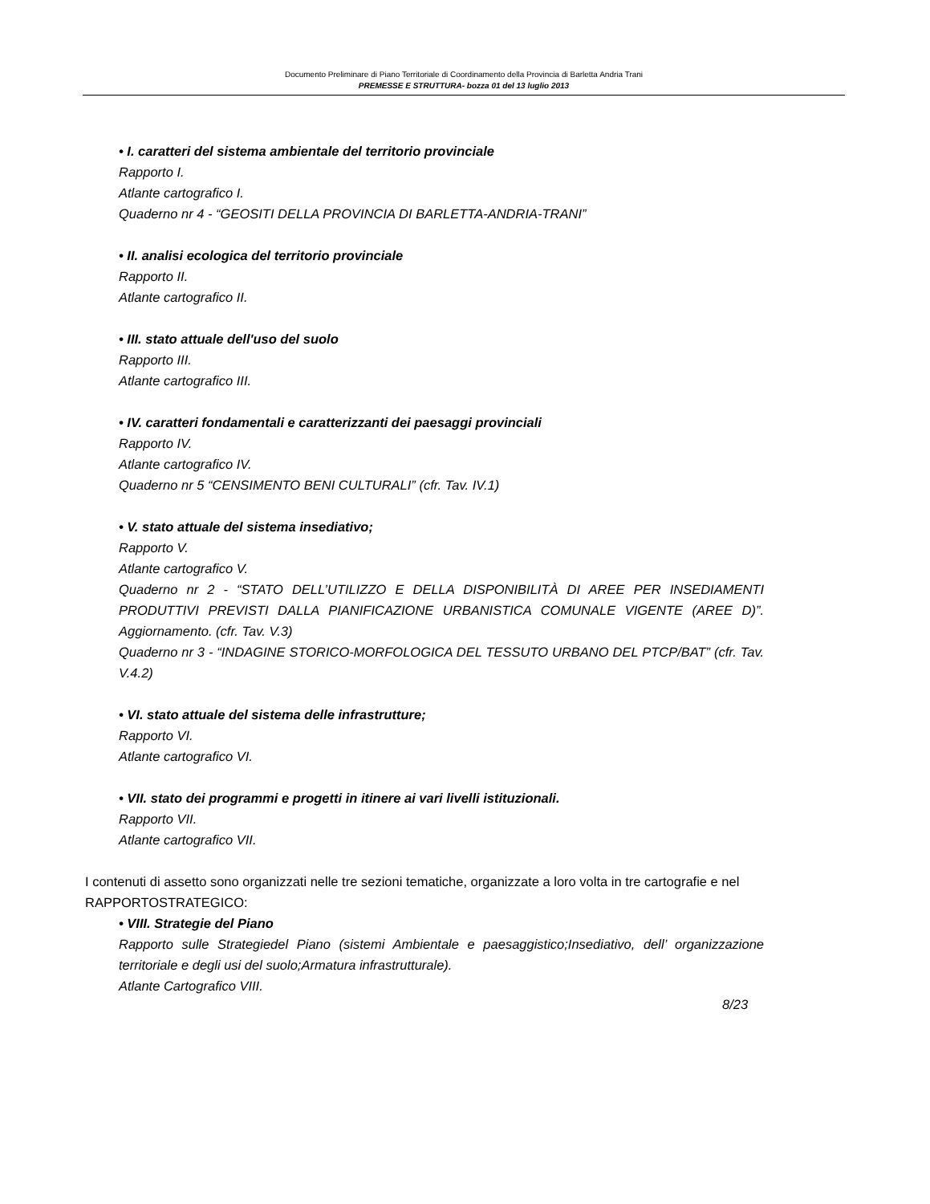Documento Preliminare di Piano Territoriale di Coordinamento della Provincia di Barletta Andria Trani
PREMESSE E STRUTTURA- bozza 01 del 13 luglio 2013
• I. caratteri del sistema ambientale del territorio provinciale
Rapporto I.
Atlante cartografico I.
Quaderno nr 4 - “GEOSITI DELLA PROVINCIA DI BARLETTA-ANDRIA-TRANI”
• II. analisi ecologica del territorio provinciale
Rapporto II.
Atlante cartografico II.
• III. stato attuale dell'uso del suolo
Rapporto III.
Atlante cartografico III.
• IV. caratteri fondamentali e caratterizzanti dei paesaggi provinciali
Rapporto IV.
Atlante cartografico IV.
Quaderno nr 5 “CENSIMENTO BENI CULTURALI” (cfr. Tav. IV.1)
• V. stato attuale del sistema insediativo;
Rapporto V.
Atlante cartografico V.
Quaderno nr 2 - “STATO DELL’UTILIZZO E DELLA DISPONIBILITÀ DI AREE PER INSEDIAMENTI PRODUTTIVI PREVISTI DALLA PIANIFICAZIONE URBANISTICA COMUNALE VIGENTE (AREE D)”. Aggiornamento. (cfr. Tav. V.3)
Quaderno nr 3 - “INDAGINE STORICO-MORFOLOGICA DEL TESSUTO URBANO DEL PTCP/BAT” (cfr. Tav. V.4.2)
• VI. stato attuale del sistema delle infrastrutture;
Rapporto VI.
Atlante cartografico VI.
• VII. stato dei programmi e progetti in itinere ai vari livelli istituzionali.
Rapporto VII.
Atlante cartografico VII.
I contenuti di assetto sono organizzati nelle tre sezioni tematiche, organizzate a loro volta in tre cartografie e nel RAPPORTOSTRATEGICO:
• VIII. Strategie del Piano
Rapporto sulle Strategiedel Piano (sistemi Ambientale e paesaggistico;Insediativo, dell’ organizzazione territoriale e degli usi del suolo;Armatura infrastrutturale).
Atlante Cartografico VIII.
8/23